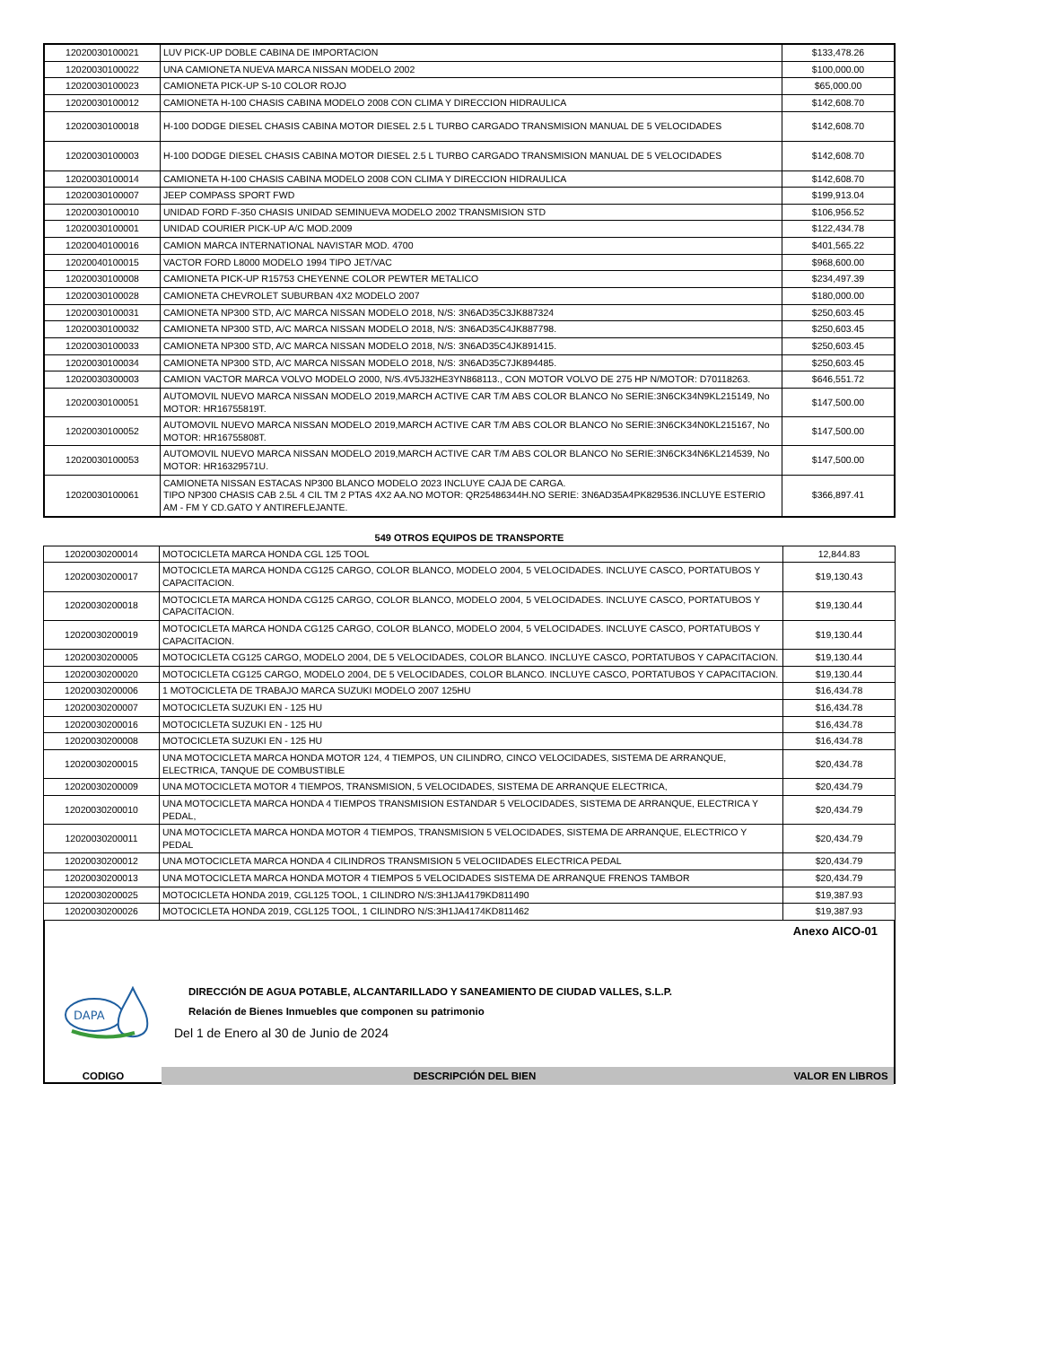| 12020030100021 | LUV PICK-UP DOBLE CABINA DE IMPORTACION | $133,478.26 |
| 12020030100022 | UNA CAMIONETA NUEVA MARCA NISSAN MODELO 2002 | $100,000.00 |
| 12020030100023 | CAMIONETA PICK-UP S-10 COLOR ROJO | $65,000.00 |
| 12020030100012 | CAMIONETA H-100 CHASIS CABINA MODELO 2008 CON CLIMA Y DIRECCION HIDRAULICA | $142,608.70 |
| 12020030100018 | H-100 DODGE DIESEL CHASIS CABINA MOTOR DIESEL 2.5 L TURBO CARGADO TRANSMISION MANUAL DE 5 VELOCIDADES | $142,608.70 |
| 12020030100003 | H-100 DODGE DIESEL CHASIS CABINA MOTOR DIESEL 2.5 L TURBO CARGADO TRANSMISION MANUAL DE 5 VELOCIDADES | $142,608.70 |
| 12020030100014 | CAMIONETA H-100 CHASIS CABINA MODELO 2008 CON CLIMA Y DIRECCION HIDRAULICA | $142,608.70 |
| 12020030100007 | JEEP COMPASS SPORT FWD | $199,913.04 |
| 12020030100010 | UNIDAD FORD F-350 CHASIS UNIDAD SEMINUEVA MODELO 2002 TRANSMISION STD | $106,956.52 |
| 12020030100001 | UNIDAD COURIER PICK-UP A/C MOD.2009 | $122,434.78 |
| 12020040100016 | CAMION MARCA INTERNATIONAL NAVISTAR MOD. 4700 | $401,565.22 |
| 12020040100015 | VACTOR FORD L8000 MODELO 1994 TIPO JET/VAC | $968,600.00 |
| 12020030100008 | CAMIONETA PICK-UP R15753 CHEYENNE COLOR PEWTER METALICO | $234,497.39 |
| 12020030100028 | CAMIONETA CHEVROLET SUBURBAN 4X2 MODELO 2007 | $180,000.00 |
| 12020030100031 | CAMIONETA NP300 STD, A/C MARCA NISSAN MODELO 2018, N/S: 3N6AD35C3JK887324 | $250,603.45 |
| 12020030100032 | CAMIONETA NP300 STD, A/C MARCA NISSAN MODELO 2018, N/S: 3N6AD35C4JK887798. | $250,603.45 |
| 12020030100033 | CAMIONETA NP300 STD, A/C MARCA NISSAN MODELO 2018, N/S: 3N6AD35C4JK891415. | $250,603.45 |
| 12020030100034 | CAMIONETA NP300 STD, A/C MARCA NISSAN MODELO 2018, N/S: 3N6AD35C7JK894485. | $250,603.45 |
| 12020030300003 | CAMION VACTOR MARCA VOLVO MODELO 2000, N/S.4V5J32HE3YN868113., CON MOTOR VOLVO DE 275 HP N/MOTOR: D70118263. | $646,551.72 |
| 12020030100051 | AUTOMOVIL NUEVO MARCA NISSAN MODELO 2019,MARCH ACTIVE CAR T/M ABS COLOR BLANCO No SERIE:3N6CK34N9KL215149, No MOTOR: HR16755819T. | $147,500.00 |
| 12020030100052 | AUTOMOVIL NUEVO MARCA NISSAN MODELO 2019,MARCH ACTIVE CAR T/M ABS COLOR BLANCO No SERIE:3N6CK34N0KL215167, No MOTOR: HR16755808T. | $147,500.00 |
| 12020030100053 | AUTOMOVIL NUEVO MARCA NISSAN MODELO 2019,MARCH ACTIVE CAR T/M ABS COLOR BLANCO No SERIE:3N6CK34N6KL214539, No MOTOR: HR16329571U. | $147,500.00 |
| 12020030100061 | CAMIONETA NISSAN ESTACAS NP300 BLANCO MODELO 2023 INCLUYE CAJA DE CARGA. TIPO NP300 CHASIS CAB 2.5L 4 CIL TM 2 PTAS 4X2 AA.NO MOTOR: QR25486344H.NO SERIE: 3N6AD35A4PK829536.INCLUYE ESTERIO AM - FM Y CD.GATO Y ANTIREFLEJANTE. | $366,897.41 |
549 OTROS EQUIPOS DE TRANSPORTE
| 12020030200014 | MOTOCICLETA MARCA HONDA CGL 125 TOOL | 12,844.83 |
| 12020030200017 | MOTOCICLETA MARCA HONDA CG125 CARGO, COLOR BLANCO, MODELO 2004, 5 VELOCIDADES. INCLUYE CASCO, PORTATUBOS Y CAPACITACION. | $19,130.43 |
| 12020030200018 | MOTOCICLETA MARCA HONDA CG125 CARGO, COLOR BLANCO, MODELO 2004, 5 VELOCIDADES. INCLUYE CASCO, PORTATUBOS Y CAPACITACION. | $19,130.44 |
| 12020030200019 | MOTOCICLETA MARCA HONDA CG125 CARGO, COLOR BLANCO, MODELO 2004, 5 VELOCIDADES. INCLUYE CASCO, PORTATUBOS Y CAPACITACION. | $19,130.44 |
| 12020030200005 | MOTOCICLETA CG125 CARGO, MODELO 2004, DE 5 VELOCIDADES, COLOR BLANCO. INCLUYE CASCO, PORTATUBOS Y CAPACITACION. | $19,130.44 |
| 12020030200020 | MOTOCICLETA CG125 CARGO, MODELO 2004, DE 5 VELOCIDADES, COLOR BLANCO. INCLUYE CASCO, PORTATUBOS Y CAPACITACION. | $19,130.44 |
| 12020030200006 | 1 MOTOCICLETA DE TRABAJO MARCA SUZUKI MODELO 2007 125HU | $16,434.78 |
| 12020030200007 | MOTOCICLETA SUZUKI EN - 125 HU | $16,434.78 |
| 12020030200016 | MOTOCICLETA SUZUKI EN - 125 HU | $16,434.78 |
| 12020030200008 | MOTOCICLETA SUZUKI EN - 125 HU | $16,434.78 |
| 12020030200015 | UNA MOTOCICLETA MARCA HONDA MOTOR 124, 4 TIEMPOS, UN CILINDRO, CINCO VELOCIDADES, SISTEMA DE ARRANQUE, ELECTRICA, TANQUE DE COMBUSTIBLE | $20,434.78 |
| 12020030200009 | UNA MOTOCICLETA MOTOR 4 TIEMPOS, TRANSMISION, 5 VELOCIDADES, SISTEMA DE ARRANQUE ELECTRICA, | $20,434.79 |
| 12020030200010 | UNA MOTOCICLETA MARCA HONDA 4 TIEMPOS TRANSMISION ESTANDAR 5 VELOCIDADES, SISTEMA DE ARRANQUE, ELECTRICA Y PEDAL, | $20,434.79 |
| 12020030200011 | UNA MOTOCICLETA MARCA HONDA MOTOR 4 TIEMPOS, TRANSMISION 5 VELOCIDADES, SISTEMA DE ARRANQUE, ELECTRICO Y PEDAL | $20,434.79 |
| 12020030200012 | UNA MOTOCICLETA MARCA HONDA 4 CILINDROS TRANSMISION 5 VELOCIIDADES ELECTRICA PEDAL | $20,434.79 |
| 12020030200013 | UNA MOTOCICLETA MARCA HONDA MOTOR 4 TIEMPOS 5 VELOCIDADES SISTEMA DE ARRANQUE FRENOS TAMBOR | $20,434.79 |
| 12020030200025 | MOTOCICLETA HONDA 2019, CGL125 TOOL, 1 CILINDRO N/S:3H1JA4179KD811490 | $19,387.93 |
| 12020030200026 | MOTOCICLETA HONDA 2019, CGL125 TOOL, 1 CILINDRO N/S:3H1JA4174KD811462 | $19,387.93 |
Anexo AICO-01
DAPA
DIRECCIÓN DE AGUA POTABLE, ALCANTARILLADO Y SANEAMIENTO DE CIUDAD VALLES, S.L.P.
Relación de Bienes Inmuebles que componen su patrimonio
Del 1 de Enero al 30 de Junio de 2024
CODIGO DESCRIPCIÓN DEL BIEN VALOR EN LIBROS